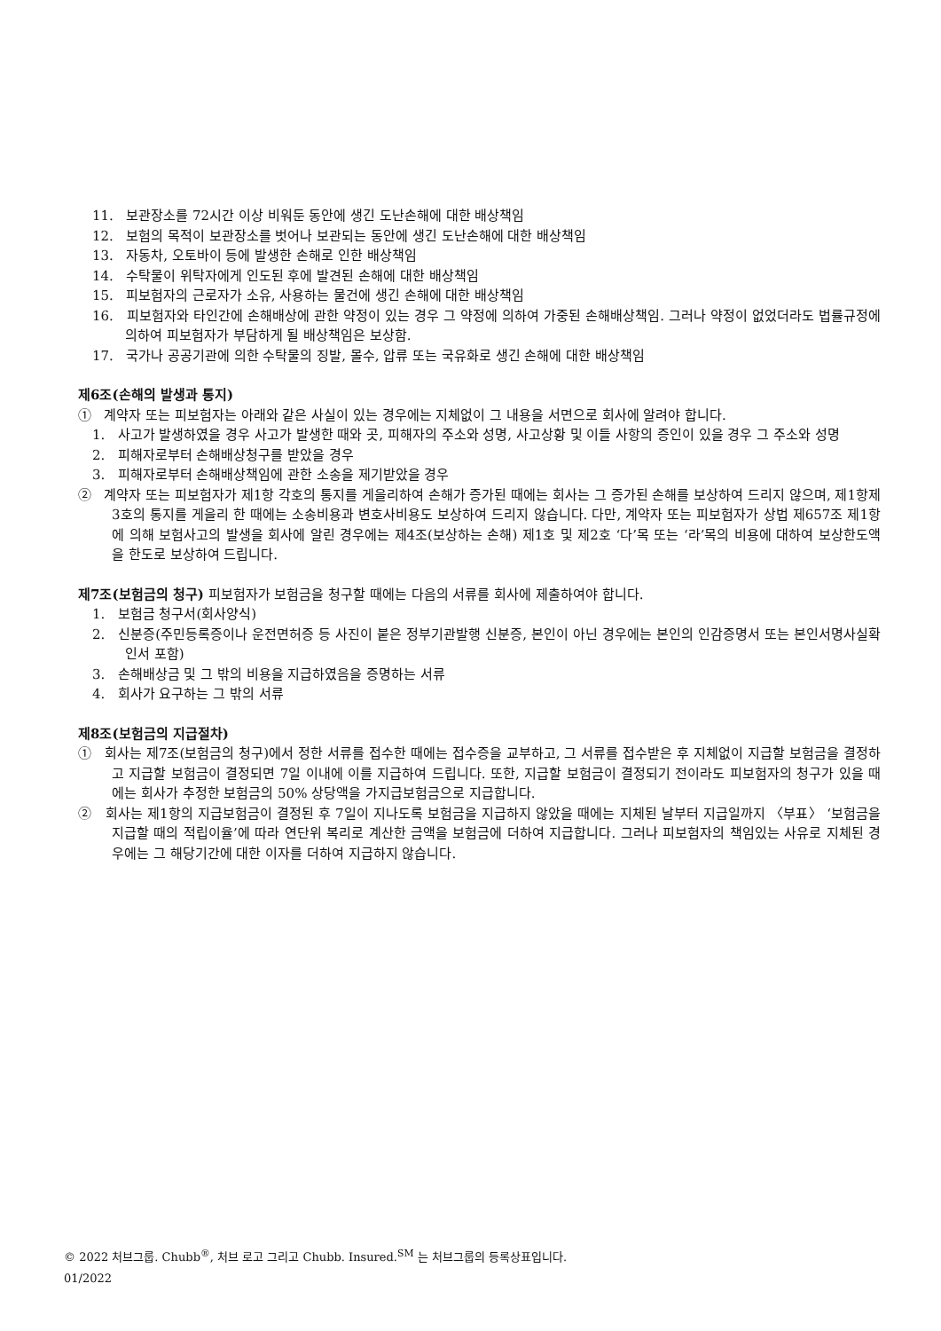11. 보관장소를 72시간 이상 비워둔 동안에 생긴 도난손해에 대한 배상책임
12. 보험의 목적이 보관장소를 벗어나 보관되는 동안에 생긴 도난손해에 대한 배상책임
13. 자동차, 오토바이 등에 발생한 손해로 인한 배상책임
14. 수탁물이 위탁자에게 인도된 후에 발견된 손해에 대한 배상책임
15. 피보험자의 근로자가 소유, 사용하는 물건에 생긴 손해에 대한 배상책임
16. 피보험자와 타인간에 손해배상에 관한 약정이 있는 경우 그 약정에 의하여 가중된 손해배상책임. 그러나 약정이 없었더라도 법률규정에 의하여 피보험자가 부담하게 될 배상책임은 보상함.
17. 국가나 공공기관에 의한 수탁물의 징발, 몰수, 압류 또는 국유화로 생긴 손해에 대한 배상책임
제6조(손해의 발생과 통지)
① 계약자 또는 피보험자는 아래와 같은 사실이 있는 경우에는 지체없이 그 내용을 서면으로 회사에 알려야 합니다.
1. 사고가 발생하였을 경우 사고가 발생한 때와 곳, 피해자의 주소와 성명, 사고상황 및 이들 사항의 증인이 있을 경우 그 주소와 성명
2. 피해자로부터 손해배상청구를 받았을 경우
3. 피해자로부터 손해배상책임에 관한 소송을 제기받았을 경우
② 계약자 또는 피보험자가 제1항 각호의 통지를 게을리하여 손해가 증가된 때에는 회사는 그 증가된 손해를 보상하여 드리지 않으며, 제1항제3호의 통지를 게을리 한 때에는 소송비용과 변호사비용도 보상하여 드리지 않습니다. 다만, 계약자 또는 피보험자가 상법 제657조 제1항에 의해 보험사고의 발생을 회사에 알린 경우에는 제4조(보상하는 손해) 제1호 및 제2호 ‘다’목 또는 ‘라’목의 비용에 대하여 보상한도액을 한도로 보상하여 드립니다.
제7조(보험금의 청구) 피보험자가 보험금을 청구할 때에는 다음의 서류를 회사에 제출하여야 합니다.
1. 보험금 청구서(회사양식)
2. 신분증(주민등록증이나 운전면허증 등 사진이 붙은 정부기관발행 신분증, 본인이 아닌 경우에는 본인의 인감증명서 또는 본인서명사실확인서 포함)
3. 손해배상금 및 그 밖의 비용을 지급하였음을 증명하는 서류
4. 회사가 요구하는 그 밖의 서류
제8조(보험금의 지급절차)
① 회사는 제7조(보험금의 청구)에서 정한 서류를 접수한 때에는 접수증을 교부하고, 그 서류를 접수받은 후 지체없이 지급할 보험금을 결정하고 지급할 보험금이 결정되면 7일 이내에 이를 지급하여 드립니다. 또한, 지급할 보험금이 결정되기 전이라도 피보험자의 청구가 있을 때에는 회사가 추정한 보험금의 50% 상당액을 가지급보험금으로 지급합니다.
② 회사는 제1항의 지급보험금이 결정된 후 7일이 지나도록 보험금을 지급하지 않았을 때에는 지체된 날부터 지급일까지 〈부표〉 ‘보험금을 지급할 때의 적립이율’에 따라 연단위 복리로 계산한 금액을 보험금에 더하여 지급합니다. 그러나 피보험자의 책임있는 사유로 지체된 경우에는 그 해당기간에 대한 이자를 더하여 지급하지 않습니다.
© 2022 처브그룹. Chubb<sup>®</sup>, 처브 로고 그리고 Chubb. Insured.<sup>SM</sup> 는 처브그룹의 등록상표입니다.
01/2022